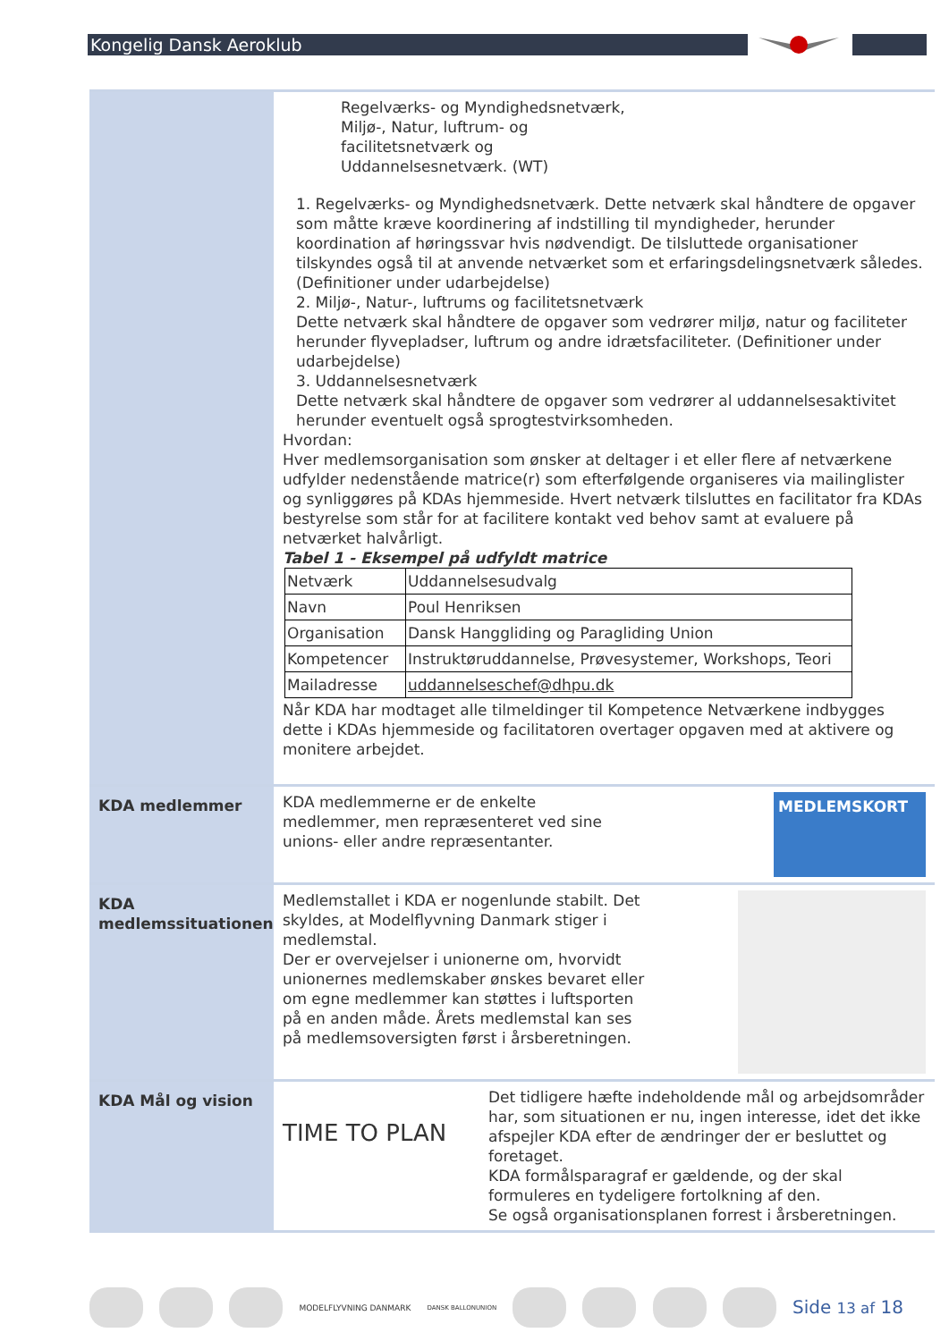Kongelig Dansk Aeroklub
Regelværks- og Myndighedsnetværk,
Miljø-, Natur, luftrum- og
facilitetsnetværk og
Uddannelsesnetværk. (WT)
1. Regelværks- og Myndighedsnetværk. Dette netværk skal håndtere de opgaver som måtte kræve koordinering af indstilling til myndigheder, herunder koordination af høringssvar hvis nødvendigt. De tilsluttede organisationer tilskyndes også til at anvende netværket som et erfaringsdelingsnetværk således. (Definitioner under udarbejdelse)
2. Miljø-, Natur-, luftrums og facilitetsnetværk
Dette netværk skal håndtere de opgaver som vedrører miljø, natur og faciliteter herunder flyvepladser, luftrum og andre idrætsfaciliteter. (Definitioner under udarbejdelse)
3. Uddannelsesnetværk
Dette netværk skal håndtere de opgaver som vedrører al uddannelsesaktivitet herunder eventuelt også sprogtestvirksomheden.
Hvordan:
Hver medlemsorganisation som ønsker at deltager i et eller flere af netværkene udfylder nedenstående matrice(r) som efterfølgende organiseres via mailinglister og synliggøres på KDAs hjemmeside. Hvert netværk tilsluttes en facilitator fra KDAs bestyrelse som står for at facilitere kontakt ved behov samt at evaluere på netværket halvårligt.
Tabel 1 - Eksempel på udfyldt matrice
| Netværk | Uddannelsesudvalg |
| Navn | Poul Henriksen |
| Organisation | Dansk Hanggliding og Paragliding Union |
| Kompetencer | Instruktøruddannelse, Prøvesystemer, Workshops, Teori |
| Mailadresse | uddannelseschef@dhpu.dk |
Når KDA har modtaget alle tilmeldinger til Kompetence Netværkene indbygges dette i KDAs hjemmeside og facilitatoren overtager opgaven med at aktivere og monitere arbejdet.
KDA medlemmer
KDA medlemmerne er de enkelte medlemmer, men repræsenteret ved sine unions- eller andre repræsentanter.
MEDLEMSKORT
KDA medlemssituationen
Medlemstallet i KDA er nogenlunde stabilt. Det skyldes, at Modelflyvning Danmark stiger i medlemstal.
Der er overvejelser i unionerne om, hvorvidt unionernes medlemskaber ønskes bevaret eller om egne medlemmer kan støttes i luftsporten på en anden måde. Årets medlemstal kan ses på medlemsoversigten først i årsberetningen.
KDA Mål og vision
TIME TO PLAN
Det tidligere hæfte indeholdende mål og arbejdsområder har, som situationen er nu, ingen interesse, idet det ikke afspejler KDA efter de ændringer der er besluttet og foretaget.
KDA formålsparagraf er gældende, og der skal formuleres en tydeligere fortolkning af den.
Se også organisationsplanen forrest i årsberetningen.
MODELFLYVNING DANMARK DANSK BALLONUNION Side 13 af 18